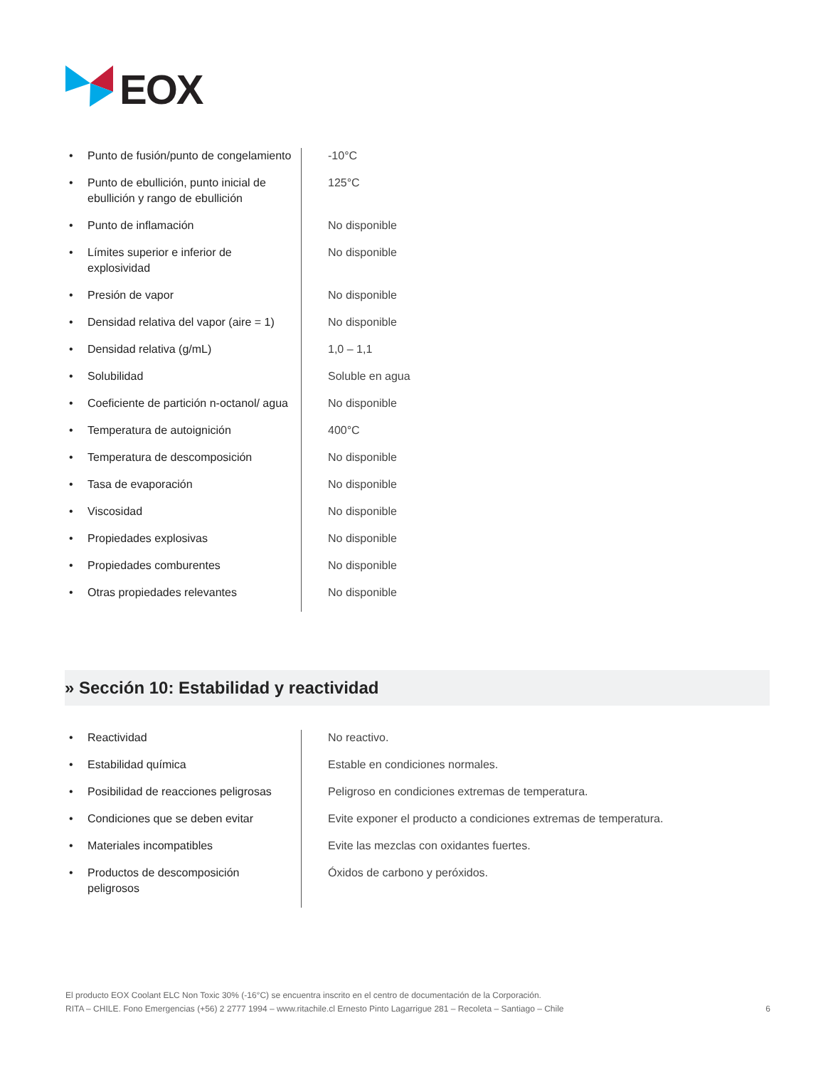EOX
| • | Punto de fusión/punto de congelamiento | -10°C |
| • | Punto de ebullición, punto inicial de ebullición y rango de ebullición | 125°C |
| • | Punto de inflamación | No disponible |
| • | Límites superior e inferior de explosividad | No disponible |
| • | Presión de vapor | No disponible |
| • | Densidad relativa del vapor (aire = 1) | No disponible |
| • | Densidad relativa (g/mL) | 1,0 – 1,1 |
| • | Solubilidad | Soluble en agua |
| • | Coeficiente de partición n-octanol/ agua | No disponible |
| • | Temperatura de autoignición | 400°C |
| • | Temperatura de descomposición | No disponible |
| • | Tasa de evaporación | No disponible |
| • | Viscosidad | No disponible |
| • | Propiedades explosivas | No disponible |
| • | Propiedades comburentes | No disponible |
| • | Otras propiedades relevantes | No disponible |
» Sección 10: Estabilidad y reactividad
| • | Reactividad | No reactivo. |
| • | Estabilidad química | Estable en condiciones normales. |
| • | Posibilidad de reacciones peligrosas | Peligroso en condiciones extremas de temperatura. |
| • | Condiciones que se deben evitar | Evite exponer el producto a condiciones extremas de temperatura. |
| • | Materiales incompatibles | Evite las mezclas con oxidantes fuertes. |
| • | Productos de descomposición peligrosos | Óxidos de carbono y peróxidos. |
El producto EOX Coolant ELC Non Toxic 30% (-16°C) se encuentra inscrito en el centro de documentación de la Corporación.
RITA – CHILE. Fono Emergencias (+56) 2 2777 1994 – www.ritachile.cl Ernesto Pinto Lagarrigue 281 – Recoleta – Santiago – Chile 6